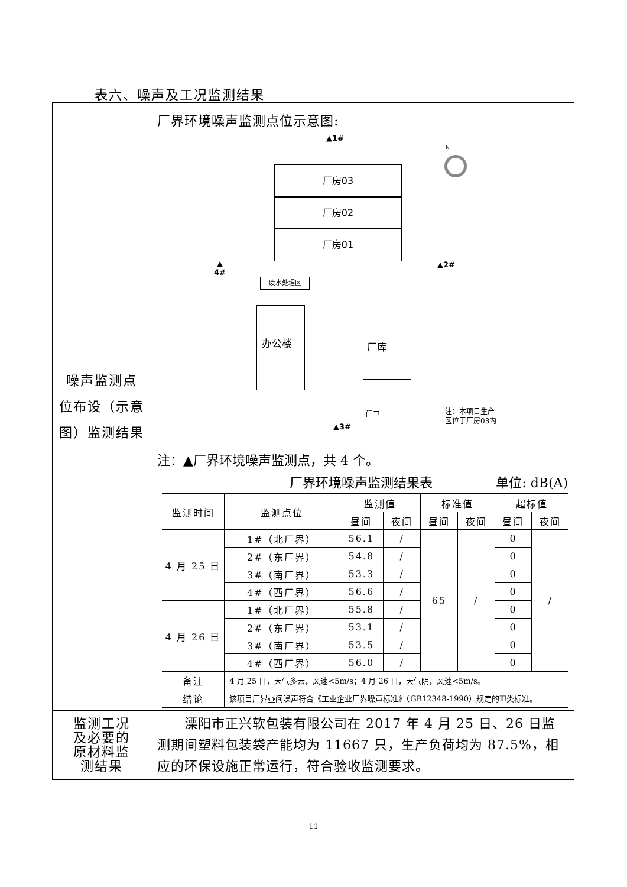表六、噪声及工况监测结果
| 噪声监测点 位布设（示意 图）监测结果 | 厂界环境噪声监测点位示意图: ▲1# 厂房03 厂房02 厂房01 ▲ 4# ▲2# 废水处理区 办公楼 厂库 N 注：本项目生产 区位于厂房03内 门卫 ▲3# 注：▲厂界环境噪声监测点，共 4 个。 厂界环境噪声监测结果表 单位: dB(A) / 监测时间 / 监测点位 / 监测值 / / 标准值 / / 超标值 / / / --- / --- / --- / --- / --- / --- / --- / --- / / / / 昼间 / 夜间 / 昼间 / 夜间 / 昼间 / 夜间 / / 4 月 25 日 / 1#（北厂界） / 56.1 / / / 65 / / / 0 / / / / / 2#（东厂界） / 54.8 / / / / / 0 / / / / 3#（南厂界） / 53.3 / / / / / 0 / / / / 4#（西厂界） / 56.6 / / / / / 0 / / / 4 月 26 日 / 1#（北厂界） / 55.8 / / / / / 0 / / / / 2#（东厂界） / 53.1 / / / / / 0 / / / / 3#（南厂界） / 53.5 / / / / / 0 / / / / 4#（西厂界） / 56.0 / / / / / 0 / / / 备注 / 4 月 25 日，天气多云，风速<5m/s；4 月 26 日，天气阴，风速<5m/s。 / / / / / / / / 结论 / 该项目厂界昼间噪声符合《工业企业厂界噪声标准》（GB12348-1990）规定的Ⅲ类标准。 / / / / / / / |
| 监测工况 及必要的 原材料监 测结果 | 溧阳市正兴软包装有限公司在 2017 年 4 月 25 日、26 日监测期间塑料包装袋产能均为 11667 只，生产负荷均为 87.5%，相应的环保设施正常运行，符合验收监测要求。 |
11